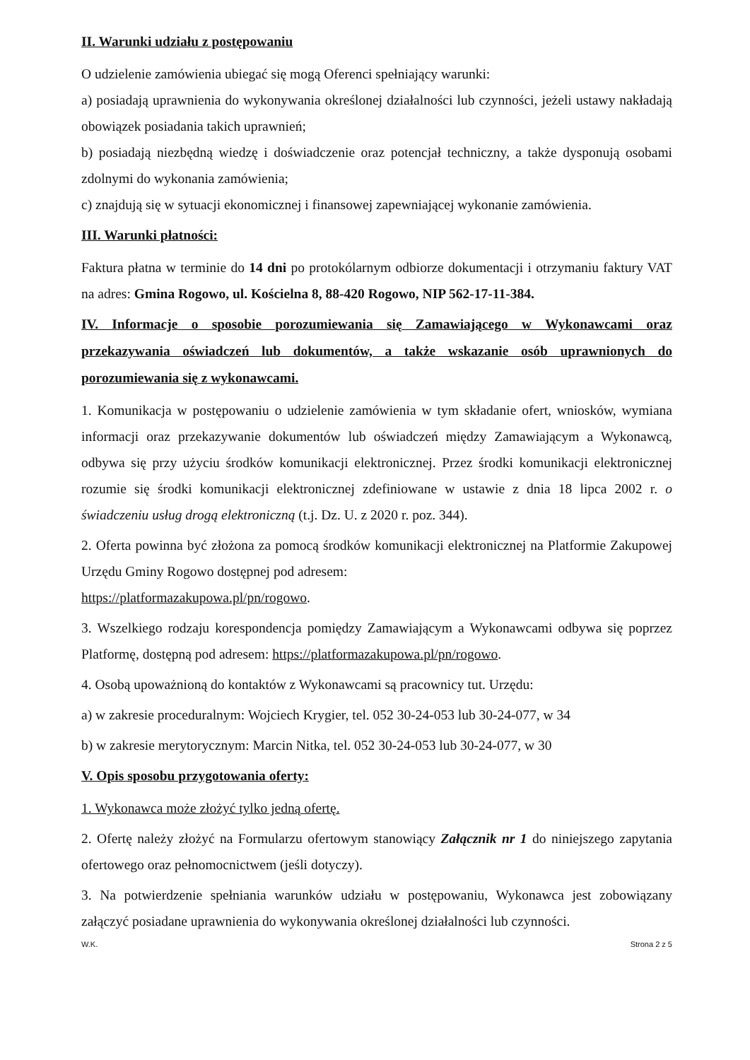II. Warunki udziału z postępowaniu
O udzielenie zamówienia ubiegać się mogą Oferenci spełniający warunki:
a) posiadają uprawnienia do wykonywania określonej działalności lub czynności, jeżeli ustawy nakładają obowiązek posiadania takich uprawnień;
b) posiadają niezbędną wiedzę i doświadczenie oraz potencjał techniczny, a także dysponują osobami zdolnymi do wykonania zamówienia;
c) znajdują się w sytuacji ekonomicznej i finansowej zapewniającej wykonanie zamówienia.
III. Warunki płatności:
Faktura płatna w terminie do 14 dni po protokólarnym odbiorze dokumentacji i otrzymaniu faktury VAT na adres: Gmina Rogowo, ul. Kościelna 8, 88-420 Rogowo, NIP 562-17-11-384.
IV. Informacje o sposobie porozumiewania się Zamawiającego w Wykonawcami oraz przekazywania oświadczeń lub dokumentów, a także wskazanie osób uprawnionych do porozumiewania się z wykonawcami.
1. Komunikacja w postępowaniu o udzielenie zamówienia w tym składanie ofert, wniosków, wymiana informacji oraz przekazywanie dokumentów lub oświadczeń między Zamawiającym a Wykonawcą, odbywa się przy użyciu środków komunikacji elektronicznej. Przez środki komunikacji elektronicznej rozumie się środki komunikacji elektronicznej zdefiniowane w ustawie z dnia 18 lipca 2002 r. o świadczeniu usług drogą elektroniczną (t.j. Dz. U. z 2020 r. poz. 344).
2. Oferta powinna być złożona za pomocą środków komunikacji elektronicznej na Platformie Zakupowej Urzędu Gminy Rogowo dostępnej pod adresem:
https://platformazakupowa.pl/pn/rogowo.
3. Wszelkiego rodzaju korespondencja pomiędzy Zamawiającym a Wykonawcami odbywa się poprzez Platformę, dostępną pod adresem: https://platformazakupowa.pl/pn/rogowo.
4. Osobą upoważnioną do kontaktów z Wykonawcami są pracownicy tut. Urzędu:
a) w zakresie proceduralnym: Wojciech Krygier, tel. 052 30-24-053 lub 30-24-077, w 34
b) w zakresie merytorycznym: Marcin Nitka, tel. 052 30-24-053 lub 30-24-077, w 30
V. Opis sposobu przygotowania oferty:
1. Wykonawca może złożyć tylko jedną ofertę.
2. Ofertę należy złożyć na Formularzu ofertowym stanowiący Załącznik nr 1 do niniejszego zapytania ofertowego oraz pełnomocnictwem (jeśli dotyczy).
3. Na potwierdzenie spełniania warunków udziału w postępowaniu, Wykonawca jest zobowiązany załączyć posiadane uprawnienia do wykonywania określonej działalności lub czynności.
W.K. Strona 2 z 5